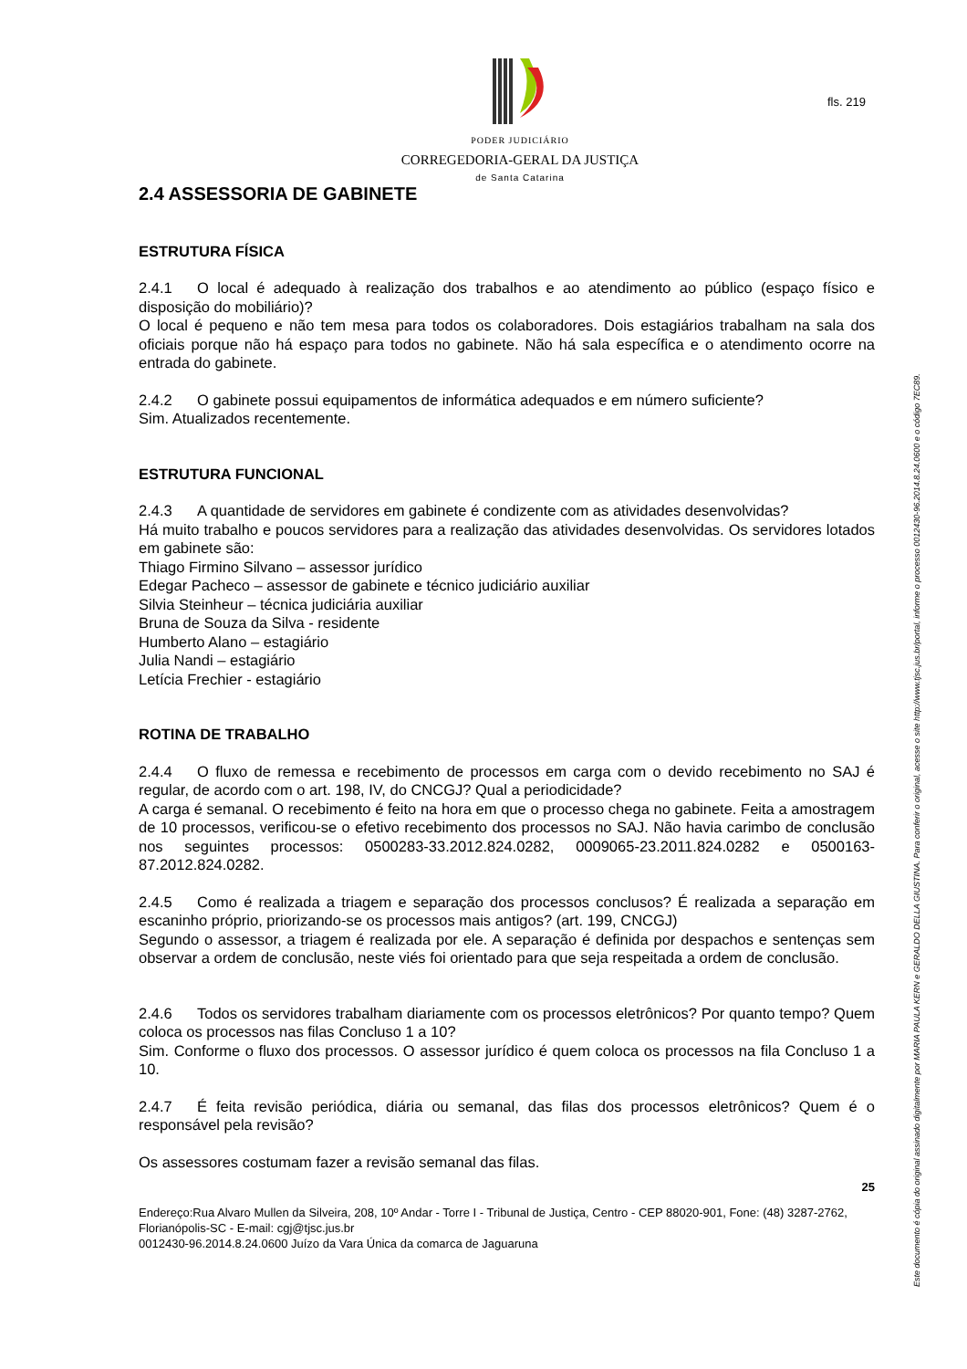PODER JUDICIÁRIO
CORREGEDORIA-GERAL DA JUSTIÇA
de Santa Catarina
fls. 219
2.4 ASSESSORIA DE GABINETE
ESTRUTURA FÍSICA
2.4.1 O local é adequado à realização dos trabalhos e ao atendimento ao público (espaço físico e disposição do mobiliário)?
O local é pequeno e não tem mesa para todos os colaboradores. Dois estagiários trabalham na sala dos oficiais porque não há espaço para todos no gabinete. Não há sala específica e o atendimento ocorre na entrada do gabinete.
2.4.2 O gabinete possui equipamentos de informática adequados e em número suficiente?
Sim. Atualizados recentemente.
ESTRUTURA FUNCIONAL
2.4.3 A quantidade de servidores em gabinete é condizente com as atividades desenvolvidas?
Há muito trabalho e poucos servidores para a realização das atividades desenvolvidas. Os servidores lotados em gabinete são:
Thiago Firmino Silvano – assessor jurídico
Edegar Pacheco – assessor de gabinete e técnico judiciário auxiliar
Silvia Steinheur – técnica judiciária auxiliar
Bruna de Souza da Silva - residente
Humberto Alano – estagiário
Julia Nandi – estagiário
Letícia Frechier - estagiário
ROTINA DE TRABALHO
2.4.4 O fluxo de remessa e recebimento de processos em carga com o devido recebimento no SAJ é regular, de acordo com o art. 198, IV, do CNCGJ? Qual a periodicidade?
A carga é semanal. O recebimento é feito na hora em que o processo chega no gabinete. Feita a amostragem de 10 processos, verificou-se o efetivo recebimento dos processos no SAJ. Não havia carimbo de conclusão nos seguintes processos: 0500283-33.2012.824.0282, 0009065-23.2011.824.0282 e 0500163-87.2012.824.0282.
2.4.5 Como é realizada a triagem e separação dos processos conclusos? É realizada a separação em escaninho próprio, priorizando-se os processos mais antigos? (art. 199, CNCGJ)
Segundo o assessor, a triagem é realizada por ele. A separação é definida por despachos e sentenças sem observar a ordem de conclusão, neste viés foi orientado para que seja respeitada a ordem de conclusão.
2.4.6 Todos os servidores trabalham diariamente com os processos eletrônicos? Por quanto tempo? Quem coloca os processos nas filas Concluso 1 a 10?
Sim. Conforme o fluxo dos processos. O assessor jurídico é quem coloca os processos na fila Concluso 1 a 10.
2.4.7 É feita revisão periódica, diária ou semanal, das filas dos processos eletrônicos? Quem é o responsável pela revisão?
Os assessores costumam fazer a revisão semanal das filas.
25
Endereço:Rua Alvaro Mullen da Silveira, 208, 10º Andar - Torre I - Tribunal de Justiça, Centro - CEP 88020-901, Fone: (48) 3287-2762, Florianópolis-SC - E-mail: cgj@tjsc.jus.br
0012430-96.2014.8.24.0600 Juízo da Vara Única da comarca de Jaguaruna
Este documento é cópia do original assinado digitalmente por MARIA PAULA KERN e GERALDO DELLA GIUSTINA. Para conferir o original, acesse o site http://www.tjsc.jus.br/portal, informe o processo 0012430-96.2014.8.24.0600 e o código 7EC89.